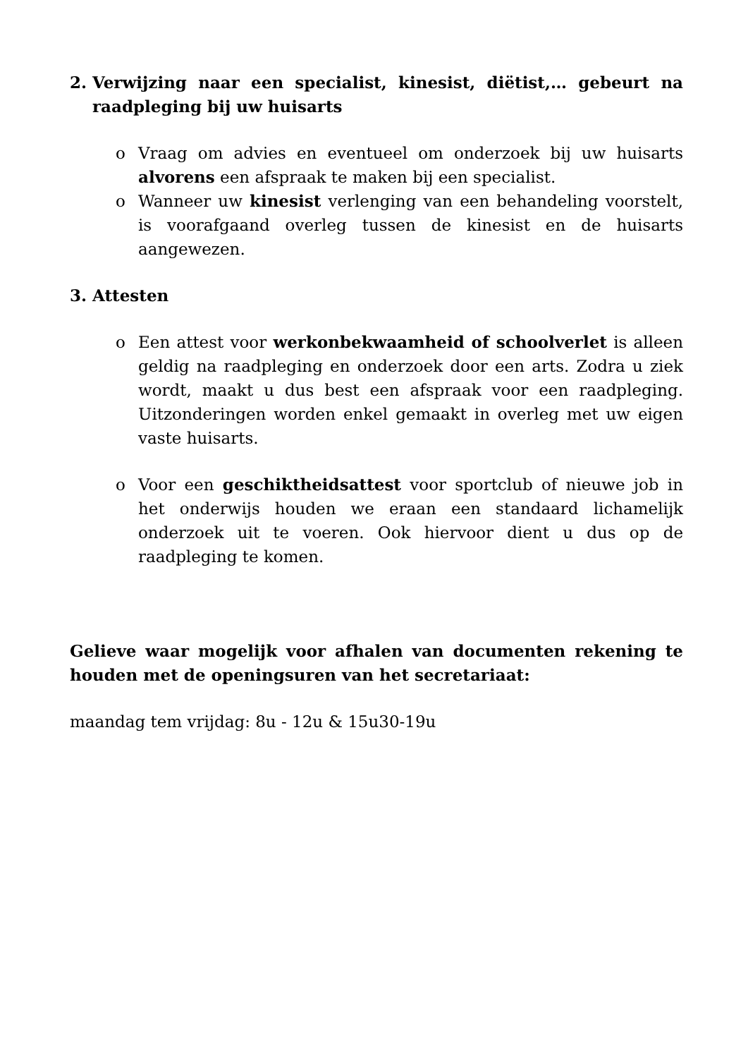2. Verwijzing naar een specialist, kinesist, diëtist,… gebeurt na raadpleging bij uw huisarts
o Vraag om advies en eventueel om onderzoek bij uw huisarts alvorens een afspraak te maken bij een specialist.
o Wanneer uw kinesist verlenging van een behandeling voorstelt, is voorafgaand overleg tussen de kinesist en de huisarts aangewezen.
3. Attesten
o Een attest voor werkonbekwaamheid of schoolverlet is alleen geldig na raadpleging en onderzoek door een arts. Zodra u ziek wordt, maakt u dus best een afspraak voor een raadpleging. Uitzonderingen worden enkel gemaakt in overleg met uw eigen vaste huisarts.
o Voor een geschiktheidsattest voor sportclub of nieuwe job in het onderwijs houden we eraan een standaard lichamelijk onderzoek uit te voeren. Ook hiervoor dient u dus op de raadpleging te komen.
Gelieve waar mogelijk voor afhalen van documenten rekening te houden met de openingsuren van het secretariaat:
maandag tem vrijdag: 8u - 12u & 15u30-19u